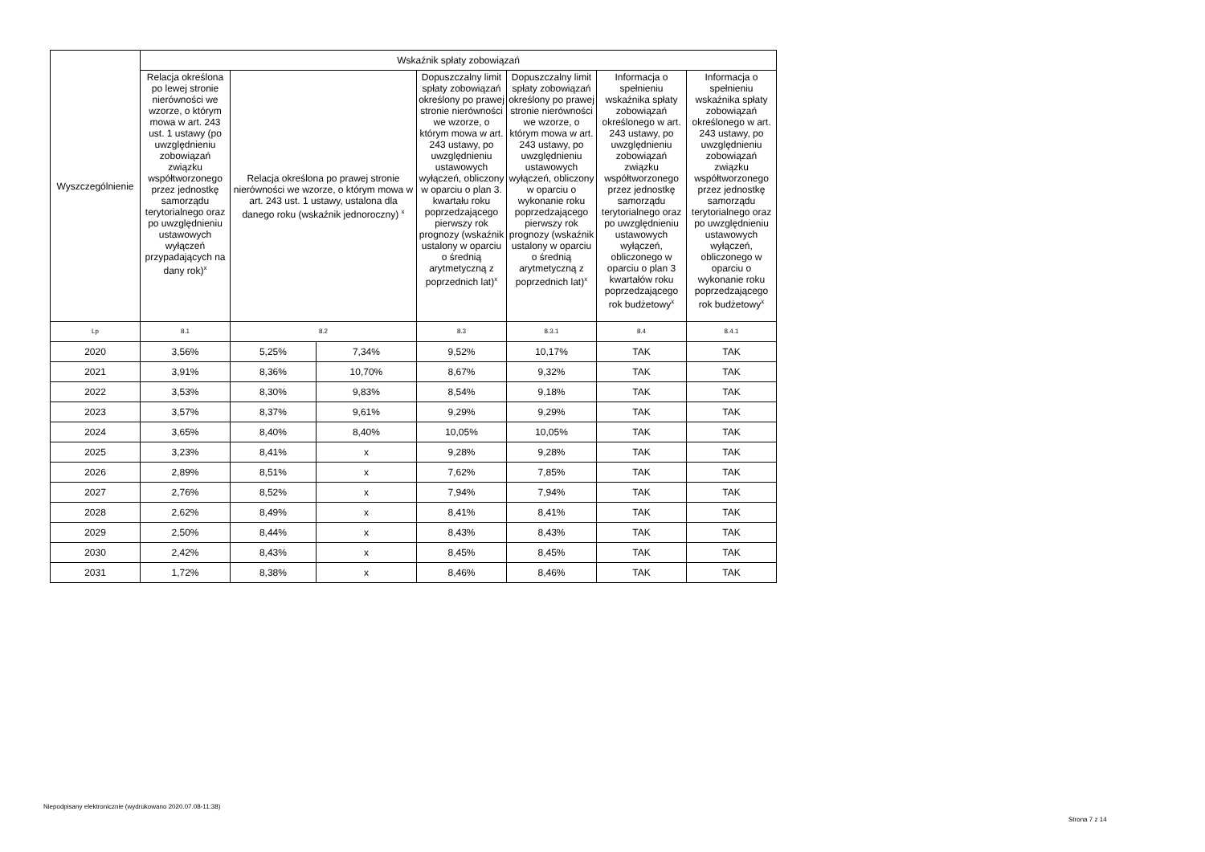| Wyszczególnienie | Wskaźnik spłaty zobowiązań | | | | | | |
| --- | --- | --- | --- | --- | --- | --- | --- |
| | Relacja określona po lewej stronie nierówności we wzorze, o którym mowa w art. 243 ust. 1 ustawy (po uwzględnieniu zobowiązań związku współtworzonego przez jednostkę samorządu terytorialnego oraz po uwzględnieniu ustawowych wyłączeń przypadających na dany rok)<sup>x</sup> | Relacja określona po prawej stronie nierówności we wzorze, o którym mowa w art. 243 ust. 1 ustawy, ustalona dla danego roku (wskaźnik jednoroczny) <sup>x</sup> | | Dopuszczalny limit spłaty zobowiązań określony po prawej stronie nierówności we wzorze, o którym mowa w art. 243 ustawy, po uwzględnieniu ustawowych wyłączeń, obliczony w oparciu o plan 3. kwartału roku poprzedzającego pierwszy rok prognozy (wskaźnik ustalony w oparciu o średnią arytmetyczną z poprzednich lat)<sup>x</sup> | Dopuszczalny limit spłaty zobowiązań określony po prawej stronie nierówności we wzorze, o którym mowa w art. 243 ustawy, po uwzględnieniu ustawowych wyłączeń, obliczony w oparciu o wykonanie roku poprzedzającego pierwszy rok prognozy (wskaźnik ustalony w oparciu o średnią arytmetyczną z poprzednich lat)<sup>x</sup> | Informacja o spełnieniu wskaźnika spłaty zobowiązań określonego w art. 243 ustawy, po uwzględnieniu zobowiązań związku współtworzonego przez jednostkę samorządu terytorialnego oraz po uwzględnieniu ustawowych wyłączeń, obliczonego w oparciu o plan 3 kwartałów roku poprzedzającego rok budżetowy<sup>x</sup> | Informacja o spełnieniu wskaźnika spłaty zobowiązań określonego w art. 243 ustawy, po uwzględnieniu zobowiązań związku współtworzonego przez jednostkę samorządu terytorialnego oraz po uwzględnieniu ustawowych wyłączeń, obliczonego w oparciu o wykonanie roku poprzedzającego rok budżetowy<sup>x</sup> |
| Lp | 8.1 | 8.2 | | 8.3 | 8.3.1 | 8.4 | 8.4.1 |
| 2020 | 3,56% | 5,25% | 7,34% | 9,52% | 10,17% | TAK | TAK |
| 2021 | 3,91% | 8,36% | 10,70% | 8,67% | 9,32% | TAK | TAK |
| 2022 | 3,53% | 8,30% | 9,83% | 8,54% | 9,18% | TAK | TAK |
| 2023 | 3,57% | 8,37% | 9,61% | 9,29% | 9,29% | TAK | TAK |
| 2024 | 3,65% | 8,40% | 8,40% | 10,05% | 10,05% | TAK | TAK |
| 2025 | 3,23% | 8,41% | x | 9,28% | 9,28% | TAK | TAK |
| 2026 | 2,89% | 8,51% | x | 7,62% | 7,85% | TAK | TAK |
| 2027 | 2,76% | 8,52% | x | 7,94% | 7,94% | TAK | TAK |
| 2028 | 2,62% | 8,49% | x | 8,41% | 8,41% | TAK | TAK |
| 2029 | 2,50% | 8,44% | x | 8,43% | 8,43% | TAK | TAK |
| 2030 | 2,42% | 8,43% | x | 8,45% | 8,45% | TAK | TAK |
| 2031 | 1,72% | 8,38% | x | 8,46% | 8,46% | TAK | TAK |
Niepodpisany elektronicznie (wydrukowano 2020.07.08-11:38)
Strona 7 z 14